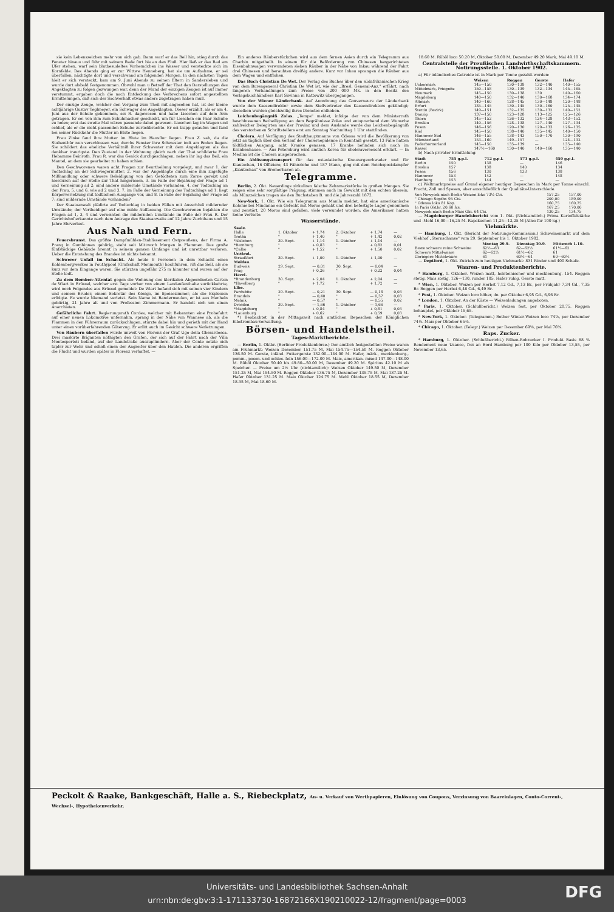sie kein Lebenszeichen mehr von sich gab. Dann warf er das Beil hin, stieg durch das Fenster hinaus und fuhr mit seinem Rade fort bis an den Fluß. Hier ließ er das Rad am Ufer stehen, warf sein blutbesudeltes Vorhemdchen ins Wasser und versteckte sich im Kornfelde. Des Abends ging er zur Wittwe Henneberg, bat sie um Aufnahme, er sei überfallen, nächtigte dort und verschwand am folgenden Morgen. In den nächsten Tagen hielt er sich versteckt, kam am 9. Juni Abends zu seinen Eltern in Sandersleben und wurde dort alsbald festgenommen. Obwohl man u Betreff der That den Darstellungen des Angeklagten zu folgen gezwungen war, denn der Mund der einzigen Zeugen ist auf immer verstummt, ergaben doch die nach Entdeckung des Verbrechens sofort angestellten Ermittelungen, daß sich der Sachverhalt etwas anders zugetragen haben muß.
Der einzige Zeuge, welcher den Vorgang zum Theil mit angesehen hat, ist der kleine achtjährige Gustav Teglmeyer, ein Schwager des Angeklagten. Dieser erzählt, als er am 4. Juni aus der Schule gekommen, sei R. dagewesen und habe Lieschen auf dem Arm getragen. Er sei von ihm zum Schuhmacher geschickt, um für Lieschen ein Paar Schuhe zu holen; erst das zweite Mal wären passende dabei gewesen. Lieschen lag im Wagen und schlief, als er die nicht passenden Schuhe zurückbrachte. Er sei trapp gelaufen und fand bei seiner Rückkehr die Mutter im Blute liegen.
Frau Zinke fand ihre Mutter im Blute im Hausflur liegen. Frau Z. sah, da die Stubenthür nun verschlossen war, durchs Fenster ihre Schwester todt am Boden liegen. Sie schildert das eheliche Verhältniß ihrer Schwester mit dem Angeklagten als das denkbar traurigste. Den Zustand in der Wohnung gleich nach der That schilderte Frau Hebamme Beinroth. Frau R. war das Genick durchgeschlagen, neben ihr lag das Beil, ein Mantel, an dem sie gearbeitet zu haben schien.
Den Geschworenen waren acht Fragen zur Beurtheilung vorgelegt, und zwar 1. der Todtschlag an der Schwiegermutter, 2. war der Angeklagte durch eine ihm zugefügte Mißhandlung oder schwere Beleidigung von den Getödteten zum Zorne gereizt und hierdurch auf der Stelle zur That hingerissen, 3. im Falle der Bejahung der Frage ad 1 und Verneinung ad 2: sind andere mildernde Umstände vorhanden, 4. der Todtschlag an der Frau, 5. und 6. wie ad 2 und 3, 7. im Falle der Verneinung des Todtschlags ad 1: liegt Körperverletzung mit tödtlichem Ausgange vor, und 8. in Falle der Bejahung der Frage ad 7: sind mildernde Umstände vorhanden?
Der Staatsanwalt plädirte auf Todtschlag in beiden Fällen mit Ausschluß mildernder Umstände; der Vertheidiger auf eine milde Auffassung. Die Geschworenen bejahten die Fragen ad 1, 3, 4 und verneinten die mildernden Umstände im Falle der Frau R. Der Gerichtshof erkannte nach dem Antrage des Staatsanwalts auf 12 Jahre Zuchthaus und 15 Jahre Ehrverlust.
Aus Nah und Fern.
Feuersbrunst. Das größte Dampfmühlen-Etablissement Ostpreußens, der Firma A. Prang in Gumbinnen gehörig, steht seit Mittwoch Morgen in Flammen. Das große fünfstöckige Gebäude brennt in seinem ganzen Umfange und ist unrettbar verloren. Ueber die Entstehung des Brandes ist nichts bekannt.
Schwerer Unfall im Schacht. Als heute 8 Personen in dem Schacht eines Kohlenbergwerkes in Pouthypool (Grafschaft Monmouth) hochfuhren, riß das Seil, als sie kurz vor dem Eingange waren. Sie stürzten ungefähr 275 m hinunter und waren auf der Stelle todt.
Zu dem Bomben-Attentat gegen die Wohnung des klerikalen Abgeordneten Carton de Wiart in Brüssel, welcher erst Tags vorher von einem Landaufenthalte zurückkehrte, wird noch Folgendes aus Brüssel gemeldet: De Wiart befand sich mit seinen vier Kindern und seinem Bruder, einem Sekretär des Königs, im Speisezimmer, als die Explosion erfolgte. Es wurde Niemand verletzt. Sein Name ist Bandermeulen, er ist aus Mecheln gebürtig, 21 Jahre alt und von Profession Zimmermann. Er handelt sich um einen Anarchisten.
Gefährliche Fahrt. Regierungsrath Cordes, welcher mit Bekannten eine Probefahrt auf einer neuen Lokomotive unternahm, sprang in der Nähe von Wannsee ab, als die Flammen in den Führerraum zurückschlugen, stürzte dabei hin und gerieth mit der Hand unter einen vorüberfahrenden Güterzug. Er erlitt auch im Gesicht schwere Verletzungen.
Von Räubern überfallen wurde unweit von Florenz der Graf Ugo della Gherardesca. Drei maskirte Briganten nöthigten den Grafen, der sich auf der Fahrt nach der Villa Montespertoli befand, auf der Landstraße auszuplündern. Aber der Conte setzte sich tapfer zur Wehr und schoß einen der Angreifer über den Haufen. Die anderen ergriffen die Flucht und wurden später in Florenz verhaftet. —
Ein anderes Räuberstückchen wird aus dem fernen Asien durch ein Telegramm aus Charbin mitgetheilt. In einem für die Beförderung von Chinesen hergerichteten Eisenbahnwagen verwundeten sieben Räuber in der Nähe von Inkau während der Fahrt drei Chinesen und beraubten dreißig andere. Kurz vor Inkau sprangen die Räuber aus dem Wagen und entflohen.
Das Buch Christian De Wet. Der Verlag des Buches über den südafrikanischen Krieg von dem Burengeneral Christian De Wet ist, wie der „Bresl. General-Anz." erfährt, nach längeren Verhandlungen zum Preise von 200 000 Mk. in den Besitz des Verlagsbuchhändlers Karl Siwinna in Kattowitz übergegangen.
Von der Wiener Länderbank. Auf Anordnung des Gouverneurs der Länderbank wurde dem Kassendirektor sowie dem Stellvertreter des Kassendirektors gekündigt; dieselben wurden gleichzeitig ihres Dienstes enthoben.
Leichenbegängniß Zolas. „Temps" meldet, infolge der von dem Ministerrath beschlossenen Betheiligung an dem Begräbnisse Zolas und entsprechend dem Wunsche zahlreicher Delegirten aus der Provinz und dem Auslande werde das Leichenbegängniß des verstorbenen Schriftstellers erst am Sonntag Nachmittag 1 Uhr stattfinden.
Cholera. Auf Verfügung des Stadthauptmanns von Odessa wird die Bevölkerung von jetzt an täglich über den Verlauf der Choleraepidemie in Kenntniß gesetzt. 13 Fälle hatten tödtlichen Ausgang, acht Kranke genasen, 17 Kranke befinden sich noch im Krankenhause. — Aus Petersburg wird amtlich Korea für choleraverseucht erklärt. — In Medina ist die Cholera ausgebrochen.
Ein Ablösungstransport für das ostasiatische Kreuzergeschwader und für Kiautschau, 16 Offiziere, 43 Fähnriche und 187 Mann, ging mit dem Reichspostdampfer „Kiautschau" von Bremerhaven ab.
Telegramme.
Berlin, 2. Okt. Neuerdings zirkuliren falsche Zehnmarkstücke in großen Mengen. Sie zeigen eine sehr sorgfältige Prägung, stimmen auch im Gewicht mit den echten überein; als Münzzeichen tragen sie den Buchstaben B. und die Jahreszahl 1872.
New-York, 1. Okt. Wie ein Telegramm aus Manila meldet, hat eine amerikanische Kolonie bei Mindanao ein Gefecht mit Moros gehabt und drei befestigte Lager genommen und zerstört. 20 Moros sind gefallen, viele verwundet worden; die Amerikaner hatten keine Verluste.
Wasserstände.
| Saale. | | | | | |
| --- | --- | --- | --- | --- | --- |
| Halle | 1. Oktober | + 1,74 | 2. Oktober | + 1,74 | — |
| Trotha | " | + 1,40 | " | + 1,42 | 0,02 |
| *Alsleben | 30. Sept. | + 1,14 | 1. Oktober | + 1,14 | — |
| *Bernburg | " | + 0,83 | " | + 0,82 | 0,01 |
| *Calbe | " | + 1,52 | " | + 1,50 | 0,02 |
| Unstrut. | | | | | |
| Straußfurt | 30. Sept. | + 1,00 | 1. Oktober | + 1,00 | — |
| Moldau. | | | | | |
| Budweis | 29. Sept. | — 0,01 | 30. Sept. | — 0,04 | — |
| Prag | " | + 0,26 | " | + 0,22 | 0,04 |
| Havel. | | | | | |
| *Brandenburg | 30. Sept. | + 2,04 | 1. Oktober | + 2,04 | — |
| *Havelberg | " | + 1,72 | " | + 1,72 | — |
| Elbe. | | | | | |
| Pardubitz | 29. Sept. | — 0,21 | 30. Sept. | — 0,18 | 0,03 |
| Brandeis | " | — 0,40 | " | — 0,37 | 0,03 |
| Melnik | " | — 0,57 | " | — 0,55 | 0,02 |
| Dresden | 30. Sept. | — 1,66 | 1. Oktober | — 1,66 | — |
| *Magdeburg | " | + 0,84 | " | + 0,81 | 0,03 |
| *Lauenburg | " | + 0,62 | " | + 0,59 | 0,03 |
*) Beobachtet in der Mittagszeit nach amtlichen Depeschen der Königlichen Elbstrombau-Verwaltung.
Börsen- und Handelstheil.
Tages-Marktberichte.
— Berlin, 1. Oktbr. (Berliner Produktenbörse.) Der amtlich festgestellten Preise waren am Frühmarkt: Weizen Dezember 151.75 M, Mai 154.75—154.50 M. Roggen Oktober 136.50 M. Gerste, inländ. Futtergerste 132.00—144.00 M. Hafer, märk., mecklenburg., pomm., posen. und schles. fein 156.00—172.00 M. Mais, amerikan. mixed 147.00—148.00 M. Rüböl Oktober 50.40 bis 49.80—50.00 M, Dezember 49.20 M. Spiritus 42.10 M ab Speicher. — Preise um 2½ Uhr (nichtamtlich): Weizen Oktober 149.50 M, Dezember 151.25 M, Mai 154.50 M. Roggen Oktober 136.75 M, Dezember 135.75 M, Mai 137.25 M. Hafer Oktober 131.25 M. Mais Oktober 124.75 M. Mehl Oktober 18.55 M, Dezember 18.35 M, Mai 18.60 M.
18.60 M. Rüböl loco 50.20 M, Oktober 50.00 M, Dezember 49.20 Mark, Mai 49.10 M.
Centralstelle der Preußischen Landwirthschaftskammern. Notirungsstelle. 1. Oktober 1902.
a) Für inländisches Getreide ist in Mark per Tonne gezahlt worden:
| | Weizen | Roggen | Gerste | Hafer |
| --- | --- | --- | --- | --- |
| Uckermark | 145—150 | 130—138 | 132—140 | 140—155 |
| Mittelmark, Priegnitz | 150—158 | 130—139 | 132—134 | 145—165 |
| Neumark | 145—150 | 130—138 | 130 | 140—160 |
| Magdeburg | 140—150 | 132—140 | 130—168 | 134—174 |
| Altmark | 140—160 | 128—145 | 130—148 | 120—148 |
| Erfurt | 135—145 | 130—145 | 130—160 | 125—145 |
| Stettin (Bezirk) | 149—151 | 132—135 | 130—132 | 140—152 |
| Danzig | 137—150 | 123—128 | 113—125 | 125—126 |
| Thorn | 145—152 | 126—132 | 124—128 | 143—152 |
| Breslau | 140—156 | 128—138 | 127—140 | 127—134 |
| Posen | 146—156 | 120—130 | 120—133 | 126—135 |
| Kiel | 145—150 | 138—140 | 135—145 | 140—150 |
| Hannover Süd | 146—155 | 138—143 | 150—170 | 130—190 |
| Münsterland | 153—160 | 149—157 | — | 124—132 |
| Paderbornerland | 145—150 | 135—139 | — | 135—140 |
| Kassel | 147½—160 | 130—140 | 140—160 | 135—140 |
b) Nach privater Ermittelung:
| Stadt | 755 g.p.l. | 712 g.p.l. | 573 g.p.l. | 450 g.p.l. |
| --- | --- | --- | --- | --- |
| Berlin | 150 | 138 | — | 146 |
| Breslau | 157 | 138 | 140 | 134 |
| Posen | 156 | 130 | 133 | 138 |
| Hannover | 153 | 142 | — | 148 |
| Hamburg | 153 | 144 | — | — |
c) Weltmarktpreise auf Grund eigener heutiger Depeschen in Mark per Tonne einschl. Fracht, Zoll und Spesen, aber ausschließlich der Qualitäts-Unterschiede.
| Von Newyork nach Berlin Weizen loko 73½ Cts. | 157,25 | 157,00 |
| " Chicago Septbr. 95 Cts. | 200,00 | 189,00 |
| " Odessa loko 81 Kop. | 160,75 | 160,75 |
| In Paris Oktbr. 20.60 fcs. | 167,25 | 170,00 |
| Newyork nach Berlin Mais Okt. 64 Cts. | 130,25 | 134,75 |
— Magdeburger Handelsbericht vom 1. Okt. (Nichtamtlich.) Prima Kartoffelstärke und -Mehl 16,00—16,25 M. Rapskuchen 11,25—12,25 M (Alles für 100 kg.)
Viehmärkte.
— Hamburg, 1. Okt. (Bericht der Notirungs-Kommission.) Schweinemarkt auf dem Viehhof „Sternschanze" vom 29. September bis 1. Oktober 1902.
| | Montag 29.9. | Dienstag 30.9. | Mittwoch 1.10. |
| --- | --- | --- | --- |
| Beste schwere reine Schweine | 62½—63 | 62—62½ | 61½—62 |
| Schwere Mittelwaare | 62—62½ | 61½—62 | 61 |
| Geringere Mittelwaare | 61 | 60½—61 | 60—60½ |
— Deptford, 1. Okt. Zutrieb zum heutigen Viehmarkt: 831 Rinder und 400 Schafe.
Waaren- und Produktenberichte.
* Hamburg, 1. Oktober. Weizen matt, holsteinischer und mecklenburg. 154. Roggen stetig. Mais stetig, 126—130, runder 105. Hafer ruhig. Gerste matt.
* Wien, 1. Oktober. Weizen per Herbst 7,12 Gd., 7,13 Br., per Frühjahr 7,34 Gd., 7,35 Br. Roggen per Herbst 6,48 Gd., 6,49 Br.
* Pest, 1. Oktober. Weizen loco höher, do. per Oktober 6,95 Gd., 6,96 Br.
* London, 1. Oktober. An der Küste — Weizenladungen angeboten.
* Paris, 1. Oktober. (Schlußbericht.) Weizen fest, per Oktober 20,75. Roggen behauptet, per Oktober 15,65.
* New-York, 1. Oktober. (Telegramm.) Rother Winter-Weizen loco 74⅞, per Dezember 74⅛. Mais per Oktober 65⅞.
* Chicago, 1. Oktober. (Telegr.) Weizen per Dezember 69⅝, per Mai 70⅞.
Raps. Zucker.
* Hamburg, 1. Oktober. (Schlußbericht.) Rüben-Rohzucker I. Produkt Basis 88 % Rendement neue Usance, frei an Bord Hamburg per 100 Kilo per Oktober 13,55, per November 13,65.
Peckolt & Raake, Bankgeschäft, Halle a. S., Riebeckplatz, An- u. Verkauf von Werthpapieren, Einlösung von Coupons, Verzinsung von Baareinlagen, Conto-Corrent-, Wechsel-, Hypothekenverkehr.
Universitäts- und Landesbibliothek Sachsen-Anhalt
urn:nbn:de:gbv:3:1-171133730-16872166X190210022-12/fragment/page=0003
DFG